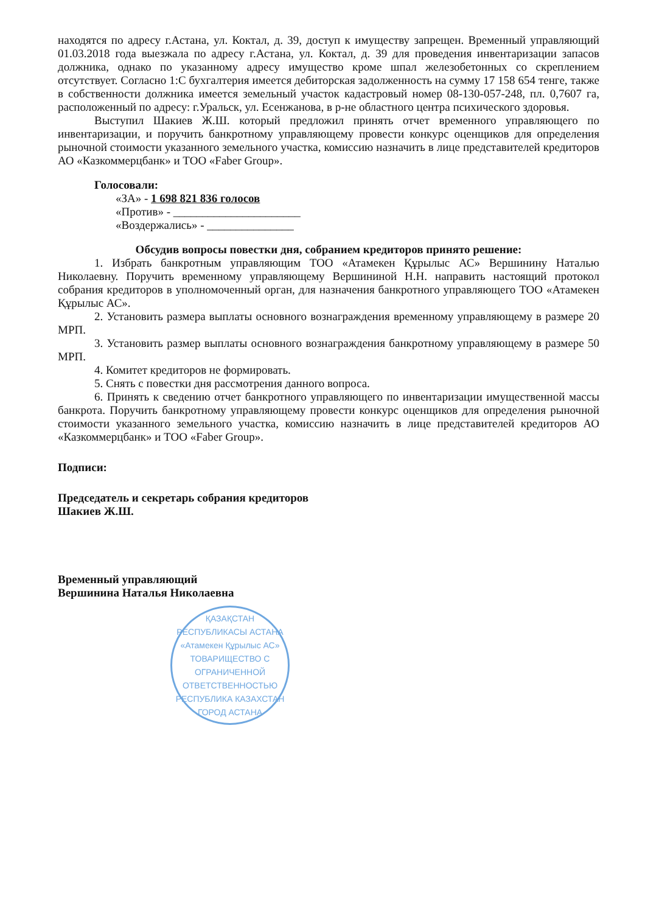находятся по адресу г.Астана, ул. Коктал, д. 39, доступ к имуществу запрещен. Временный управляющий 01.03.2018 года выезжала по адресу г.Астана, ул. Коктал, д. 39 для проведения инвентаризации запасов должника, однако по указанному адресу имущество кроме шпал железобетонных со скреплением отсутствует. Согласно 1:С бухгалтерия имеется дебиторская задолженность на сумму 17 158 654 тенге, также в собственности должника имеется земельный участок кадастровый номер 08-130-057-248, пл. 0,7607 га, расположенный по адресу: г.Уральск, ул. Есенжанова, в р-не областного центра психического здоровья.
Выступил Шакиев Ж.Ш. который предложил принять отчет временного управляющего по инвентаризации, и поручить банкротному управляющему провести конкурс оценщиков для определения рыночной стоимости указанного земельного участка, комиссию назначить в лице представителей кредиторов АО «Казкоммерцбанк» и ТОО «Faber Group».
Голосовали:
«ЗА» - 1 698 821 836 голосов
«Против» - ______________________
«Воздержались» - _______________
Обсудив вопросы повестки дня, собранием кредиторов принято решение:
1. Избрать банкротным управляющим ТОО «Атамекен Құрылыс АС» Вершинину Наталью Николаевну. Поручить временному управляющему Вершининой Н.Н. направить настоящий протокол собрания кредиторов в уполномоченный орган, для назначения банкротного управляющего ТОО «Атамекен Құрылыс АС».
2. Установить размера выплаты основного вознаграждения временному управляющему в размере 20 МРП.
3. Установить размер выплаты основного вознаграждения банкротному управляющему в размере 50 МРП.
4. Комитет кредиторов не формировать.
5. Снять с повестки дня рассмотрения данного вопроса.
6. Принять к сведению отчет банкротного управляющего по инвентаризации имущественной массы банкрота. Поручить банкротному управляющему провести конкурс оценщиков для определения рыночной стоимости указанного земельного участка, комиссию назначить в лице представителей кредиторов АО «Казкоммерцбанк» и ТОО «Faber Group».
Подписи:
Председатель и секретарь собрания кредиторов
Шакиев Ж.Ш.
Временный управляющий
Вершинина Наталья Николаевна
ҚАЗАҚСТАН РЕСПУБЛИКАСЫ АСТАНА
«Атамекен Құрылыс АС»
ТОВАРИЩЕСТВО С ОГРАНИЧЕННОЙ ОТВЕТСТВЕННОСТЬЮ
РЕСПУБЛИКА КАЗАХСТАН ГОРОД АСТАНА